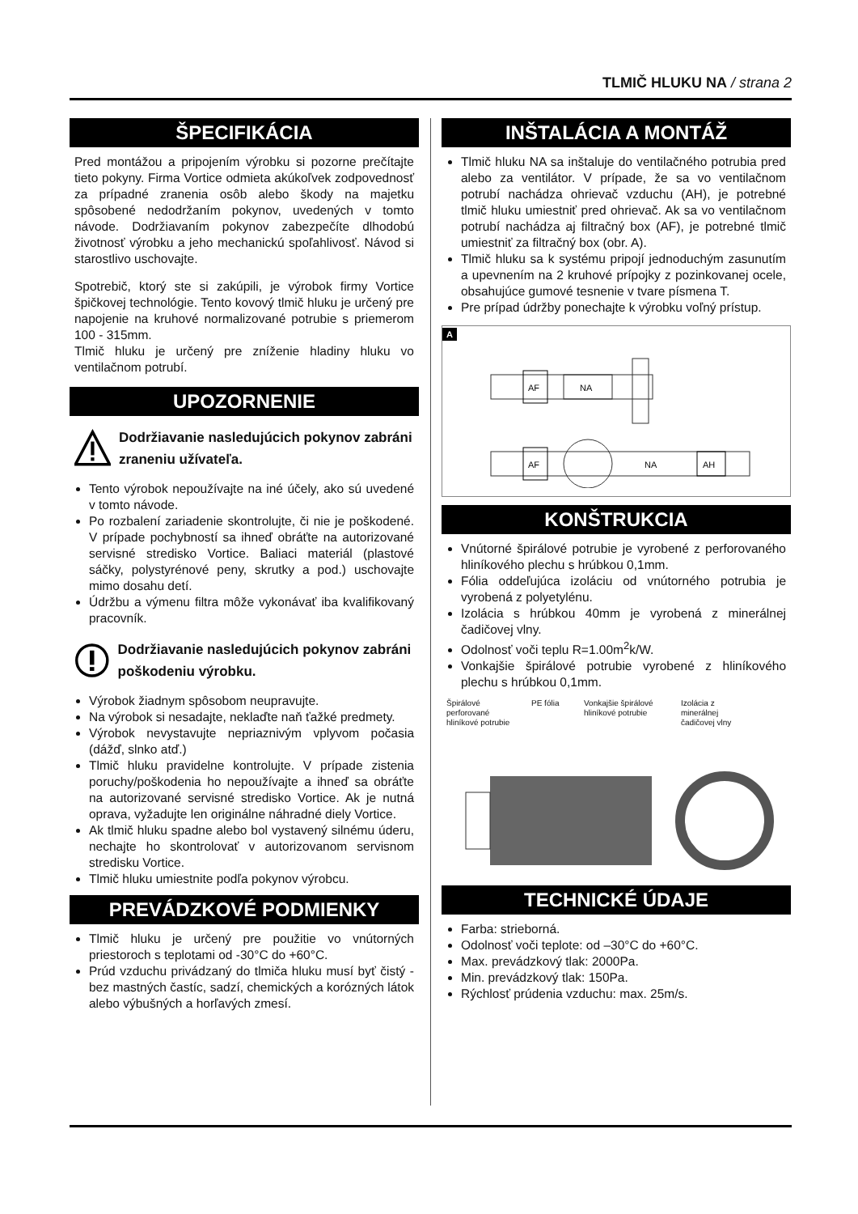TLMIČ HLUKU NA / strana 2
ŠPECIFIKÁCIA
Pred montážou a pripojením výrobku si pozorne prečítajte tieto pokyny. Firma Vortice odmieta akúkoľvek zodpovednosť za prípadné zranenia osôb alebo škody na majetku spôsobené nedodržaním pokynov, uvedených v tomto návode. Dodržiavaním pokynov zabezpečíte dlhodobú životnosť výrobku a jeho mechanickú spoľahlivosť. Návod si starostlivo uschovajte.
Spotrebič, ktorý ste si zakúpili, je výrobok firmy Vortice špičkovej technológie. Tento kovový tlmič hluku je určený pre napojenie na kruhové normalizované potrubie s priemerom 100 - 315mm.
Tlmič hluku je určený pre zníženie hladiny hluku vo ventilačnom potrubí.
UPOZORNENIE
Dodržiavanie nasledujúcich pokynov zabráni zraneniu užívateľa.
Tento výrobok nepoužívajte na iné účely, ako sú uvedené v tomto návode.
Po rozbalení zariadenie skontrolujte, či nie je poškodené. V prípade pochybností sa ihneď obráťte na autorizované servisné stredisko Vortice. Baliaci materiál (plastové sáčky, polystyrénové peny, skrutky a pod.) uschovajte mimo dosahu detí.
Údržbu a výmenu filtra môže vykonávať iba kvalifikovaný pracovník.
Dodržiavanie nasledujúcich pokynov zabráni poškodeniu výrobku.
Výrobok žiadnym spôsobom neupravujte.
Na výrobok si nesadajte, neklaďte naň ťažké predmety.
Výrobok nevystavujte nepriaznivým vplyvom počasia (dážď, slnko atď.)
Tlmič hluku pravidelne kontrolujte. V prípade zistenia poruchy/poškodenia ho nepoužívajte a ihneď sa obráťte na autorizované servisné stredisko Vortice. Ak je nutná oprava, vyžadujte len originálne náhradné diely Vortice.
Ak tlmič hluku spadne alebo bol vystavený silnému úderu, nechajte ho skontrolovať v autorizovanom servisnom stredisku Vortice.
Tlmič hluku umiestnite podľa pokynov výrobcu.
PREVÁDZKOVÉ PODMIENKY
Tlmič hluku je určený pre použitie vo vnútorných priestoroch s teplotami od -30°C do +60°C.
Prúd vzduchu privádzaný do tlmiča hluku musí byť čistý - bez mastných častíc, sadzí, chemických a korózných látok alebo výbušných a horľavých zmesí.
INŠTALÁCIA A MONTÁŽ
Tlmič hluku NA sa inštaluje do ventilačného potrubia pred alebo za ventilátor. V prípade, že sa vo ventilačnom potrubí nachádza ohrievač vzduchu (AH), je potrebné tlmič hluku umiestniť pred ohrievač. Ak sa vo ventilačnom potrubí nachádza aj filtračný box (AF), je potrebné tlmič umiestniť za filtračný box (obr. A).
Tlmič hluku sa k systému pripojí jednoduchým zasunutím a upevnením na 2 kruhové prípojky z pozinkovanej ocele, obsahujúce gumové tesnenie v tvare písmena T.
Pre prípad údržby ponechajte k výrobku voľný prístup.
A
AF
NA
AF
NA
AH
KONŠTRUKCIA
Vnútorné špirálové potrubie je vyrobené z perforovaného hliníkového plechu s hrúbkou 0,1mm.
Fólia oddeľujúca izoláciu od vnútorného potrubia je vyrobená z polyetylénu.
Izolácia s hrúbkou 40mm je vyrobená z minerálnej čadičovej vlny.
Odolnosť voči teplu R=1.00m<sup>2</sup>k/W.
Vonkajšie špirálové potrubie vyrobené z hliníkového plechu s hrúbkou 0,1mm.
Špirálové perforované hliníkové potrubie
PE fólia Vonkajšie špirálové hliníkové potrubie
Izolácia z minerálnej čadičovej vlny
TECHNICKÉ ÚDAJE
Farba: strieborná.
Odolnosť voči teplote: od –30°C do +60°C.
Max. prevádzkový tlak: 2000Pa.
Min. prevádzkový tlak: 150Pa.
Rýchlosť prúdenia vzduchu: max. 25m/s.